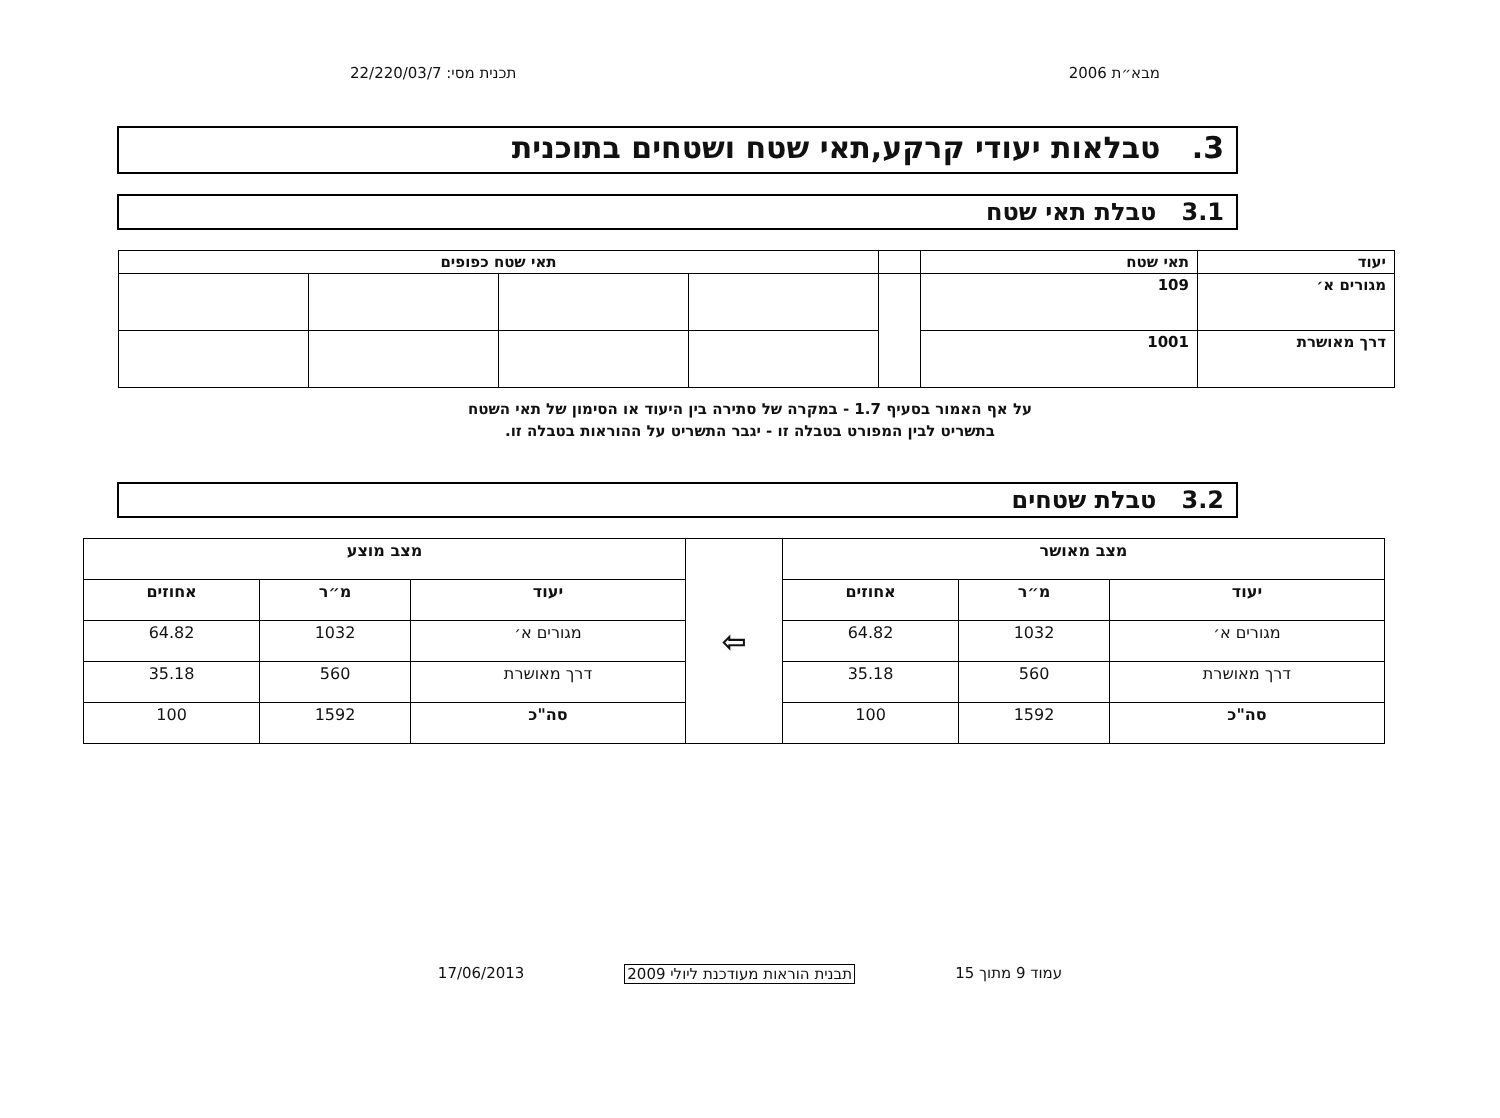מבא״ת 2006 תכנית מסי: 22/220/03/7
3. טבלאות יעודי קרקע,תאי שטח ושטחים בתוכנית
3.1 טבלת תאי שטח
| יעוד | תאי שטח | | תאי שטח כפופים | | | |
| --- | --- | --- | --- | --- | --- | --- |
| מגורים א׳ | 109 | | | | | |
| דרך מאושרת | 1001 | | | | | |
על אף האמור בסעיף 1.7 - במקרה של סתירה בין היעוד או הסימון של תאי השטח
בתשריט לבין המפורט בטבלה זו - יגבר התשריט על ההוראות בטבלה זו.
3.2 טבלת שטחים
| מצב מאושר | | | ⇦ | מצב מוצע | | |
| --- | --- | --- | --- | --- | --- | --- |
| יעוד | מ״ר | אחוזים | | יעוד | מ״ר | אחוזים |
| מגורים א׳ | 1032 | 64.82 | | מגורים א׳ | 1032 | 64.82 |
| דרך מאושרת | 560 | 35.18 | | דרך מאושרת | 560 | 35.18 |
| סה"כ | 1592 | 100 | | סה"כ | 1592 | 100 |
עמוד 9 מתוך 15 תבנית הוראות מעודכנת ליולי 2009 17/06/2013